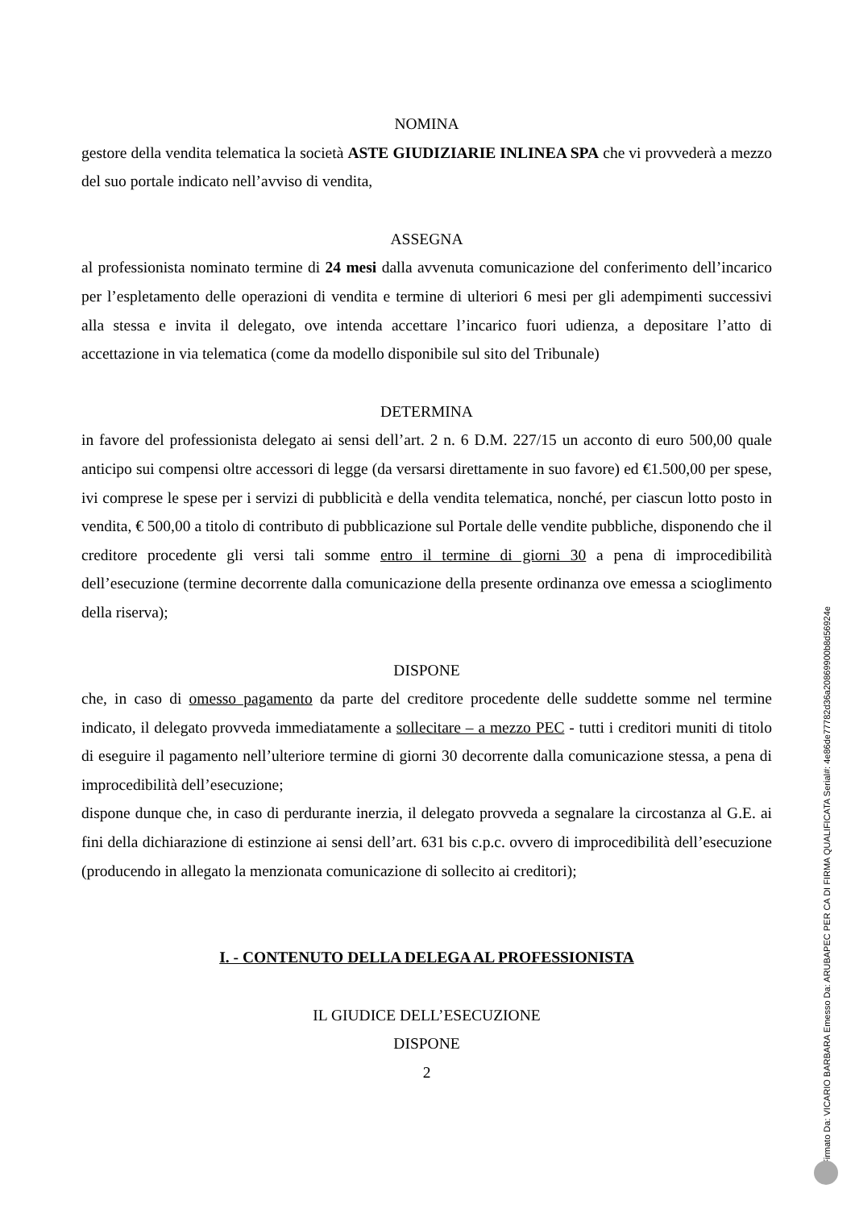NOMINA
gestore della vendita telematica la società ASTE GIUDIZIARIE INLINEA SPA che vi provvederà a mezzo del suo portale indicato nell’avviso di vendita,
ASSEGNA
al professionista nominato termine di 24 mesi dalla avvenuta comunicazione del conferimento dell’incarico per l’espletamento delle operazioni di vendita e termine di ulteriori 6 mesi per gli adempimenti successivi alla stessa e invita il delegato, ove intenda accettare l’incarico fuori udienza, a depositare l’atto di accettazione in via telematica (come da modello disponibile sul sito del Tribunale)
DETERMINA
in favore del professionista delegato ai sensi dell’art. 2 n. 6 D.M. 227/15 un acconto di euro 500,00 quale anticipo sui compensi oltre accessori di legge (da versarsi direttamente in suo favore) ed €1.500,00 per spese, ivi comprese le spese per i servizi di pubblicità e della vendita telematica, nonché, per ciascun lotto posto in vendita, € 500,00 a titolo di contributo di pubblicazione sul Portale delle vendite pubbliche, disponendo che il creditore procedente gli versi tali somme entro il termine di giorni 30 a pena di improcedibilità dell’esecuzione (termine decorrente dalla comunicazione della presente ordinanza ove emessa a scioglimento della riserva);
DISPONE
che, in caso di omesso pagamento da parte del creditore procedente delle suddette somme nel termine indicato, il delegato provveda immediatamente a sollecitare – a mezzo PEC - tutti i creditori muniti di titolo di eseguire il pagamento nell’ulteriore termine di giorni 30 decorrente dalla comunicazione stessa, a pena di improcedibilità dell’esecuzione;
dispone dunque che, in caso di perdurante inerzia, il delegato provveda a segnalare la circostanza al G.E. ai fini della dichiarazione di estinzione ai sensi dell’art. 631 bis c.p.c. ovvero di improcedibilità dell’esecuzione (producendo in allegato la menzionata comunicazione di sollecito ai creditori);
I. - CONTENUTO DELLA DELEGA AL PROFESSIONISTA
IL GIUDICE DELL’ESECUZIONE
DISPONE
2
Firmato Da: VICARIO BARBARA Emesso Da: ARUBAPEC PER CA DI FIRMA QUALIFICATA Serial#: 4e86de77782d36a20869900b8d56924e